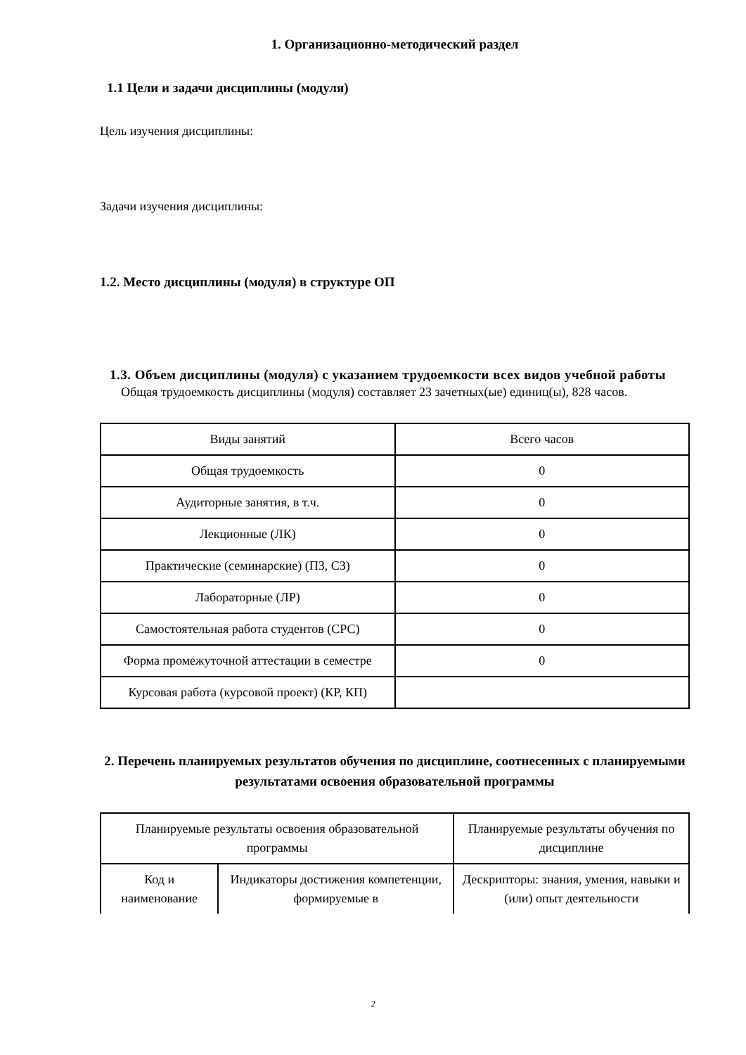1. Организационно-методический раздел
1.1 Цели и задачи дисциплины (модуля)
Цель изучения дисциплины:
Задачи изучения дисциплины:
1.2. Место дисциплины (модуля) в структуре ОП
1.3. Объем дисциплины (модуля) с указанием трудоемкости всех видов учебной работы
Общая трудоемкость дисциплины (модуля) составляет 23 зачетных(ые) единиц(ы), 828 часов.
| Виды занятий | Всего часов |
| Общая трудоемкость | 0 |
| Аудиторные занятия, в т.ч. | 0 |
| Лекционные (ЛК) | 0 |
| Практические (семинарские) (ПЗ, СЗ) | 0 |
| Лабораторные (ЛР) | 0 |
| Самостоятельная работа студентов (СРС) | 0 |
| Форма промежуточной аттестации в семестре | 0 |
| Курсовая работа (курсовой проект) (КР, КП) | |
2. Перечень планируемых результатов обучения по дисциплине, соотнесенных с планируемыми результатами освоения образовательной программы
| Планируемые результаты освоения образовательной программы | | Планируемые результаты обучения по дисциплине |
| Код и наименование | Индикаторы достижения компетенции, формируемые в | Дескрипторы: знания, умения, навыки и (или) опыт деятельности |
2